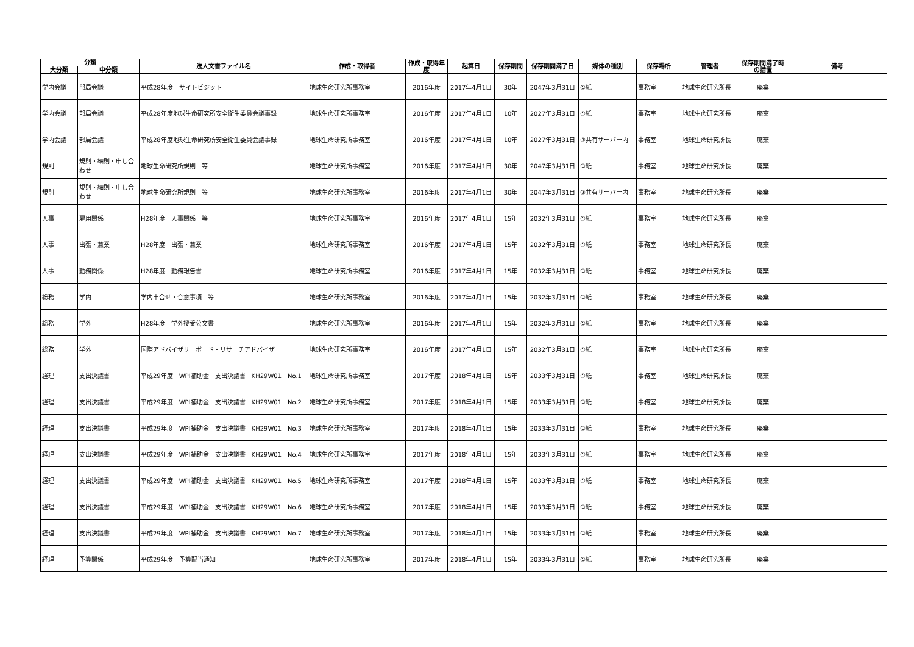| 分類 | | 法人文書ファイル名 | 作成・取得者 | 作成・取得年度 | 起算日 | 保存期間 | 保存期間満了日 | 媒体の種別 | 保存場所 | 管理者 | 保存期間満了時の措置 | 備考 |
| --- | --- | --- | --- | --- | --- | --- | --- | --- | --- | --- | --- | --- |
| 大分類 | 中分類 | | | | | | | | | | | |
| 学内会議 | 部局会議 | 平成28年度 サイトビジット | 地球生命研究所事務室 | 2016年度 | 2017年4月1日 | 30年 | 2047年3月31日 | ①紙 | 事務室 | 地球生命研究所長 | 廃棄 | |
| 学内会議 | 部局会議 | 平成28年度地球生命研究所安全衛生委員会議事録 | 地球生命研究所事務室 | 2016年度 | 2017年4月1日 | 10年 | 2027年3月31日 | ①紙 | 事務室 | 地球生命研究所長 | 廃棄 | |
| 学内会議 | 部局会議 | 平成28年度地球生命研究所安全衛生委員会議事録 | 地球生命研究所事務室 | 2016年度 | 2017年4月1日 | 10年 | 2027年3月31日 | ③共有サーバー内 | 事務室 | 地球生命研究所長 | 廃棄 | |
| 規則 | 規則・細則・申し合わせ | 地球生命研究所規則 等 | 地球生命研究所事務室 | 2016年度 | 2017年4月1日 | 30年 | 2047年3月31日 | ①紙 | 事務室 | 地球生命研究所長 | 廃棄 | |
| 規則 | 規則・細則・申し合わせ | 地球生命研究所規則 等 | 地球生命研究所事務室 | 2016年度 | 2017年4月1日 | 30年 | 2047年3月31日 | ③共有サーバー内 | 事務室 | 地球生命研究所長 | 廃棄 | |
| 人事 | 雇用関係 | H28年度 人事関係 等 | 地球生命研究所事務室 | 2016年度 | 2017年4月1日 | 15年 | 2032年3月31日 | ①紙 | 事務室 | 地球生命研究所長 | 廃棄 | |
| 人事 | 出張・兼業 | H28年度 出張・兼業 | 地球生命研究所事務室 | 2016年度 | 2017年4月1日 | 15年 | 2032年3月31日 | ①紙 | 事務室 | 地球生命研究所長 | 廃棄 | |
| 人事 | 勤務関係 | H28年度 勤務報告書 | 地球生命研究所事務室 | 2016年度 | 2017年4月1日 | 15年 | 2032年3月31日 | ①紙 | 事務室 | 地球生命研究所長 | 廃棄 | |
| 総務 | 学内 | 学内申合せ・合意事項 等 | 地球生命研究所事務室 | 2016年度 | 2017年4月1日 | 15年 | 2032年3月31日 | ①紙 | 事務室 | 地球生命研究所長 | 廃棄 | |
| 総務 | 学外 | H28年度 学外授受公文書 | 地球生命研究所事務室 | 2016年度 | 2017年4月1日 | 15年 | 2032年3月31日 | ①紙 | 事務室 | 地球生命研究所長 | 廃棄 | |
| 総務 | 学外 | 国際アドバイザリーボード・リサーチアドバイザー | 地球生命研究所事務室 | 2016年度 | 2017年4月1日 | 15年 | 2032年3月31日 | ①紙 | 事務室 | 地球生命研究所長 | 廃棄 | |
| 経理 | 支出決議書 | 平成29年度 WPI補助金 支出決議書 KH29W01 No.1 | 地球生命研究所事務室 | 2017年度 | 2018年4月1日 | 15年 | 2033年3月31日 | ①紙 | 事務室 | 地球生命研究所長 | 廃棄 | |
| 経理 | 支出決議書 | 平成29年度 WPI補助金 支出決議書 KH29W01 No.2 | 地球生命研究所事務室 | 2017年度 | 2018年4月1日 | 15年 | 2033年3月31日 | ①紙 | 事務室 | 地球生命研究所長 | 廃棄 | |
| 経理 | 支出決議書 | 平成29年度 WPI補助金 支出決議書 KH29W01 No.3 | 地球生命研究所事務室 | 2017年度 | 2018年4月1日 | 15年 | 2033年3月31日 | ①紙 | 事務室 | 地球生命研究所長 | 廃棄 | |
| 経理 | 支出決議書 | 平成29年度 WPI補助金 支出決議書 KH29W01 No.4 | 地球生命研究所事務室 | 2017年度 | 2018年4月1日 | 15年 | 2033年3月31日 | ①紙 | 事務室 | 地球生命研究所長 | 廃棄 | |
| 経理 | 支出決議書 | 平成29年度 WPI補助金 支出決議書 KH29W01 No.5 | 地球生命研究所事務室 | 2017年度 | 2018年4月1日 | 15年 | 2033年3月31日 | ①紙 | 事務室 | 地球生命研究所長 | 廃棄 | |
| 経理 | 支出決議書 | 平成29年度 WPI補助金 支出決議書 KH29W01 No.6 | 地球生命研究所事務室 | 2017年度 | 2018年4月1日 | 15年 | 2033年3月31日 | ①紙 | 事務室 | 地球生命研究所長 | 廃棄 | |
| 経理 | 支出決議書 | 平成29年度 WPI補助金 支出決議書 KH29W01 No.7 | 地球生命研究所事務室 | 2017年度 | 2018年4月1日 | 15年 | 2033年3月31日 | ①紙 | 事務室 | 地球生命研究所長 | 廃棄 | |
| 経理 | 予算関係 | 平成29年度 予算配当通知 | 地球生命研究所事務室 | 2017年度 | 2018年4月1日 | 15年 | 2033年3月31日 | ①紙 | 事務室 | 地球生命研究所長 | 廃棄 | |